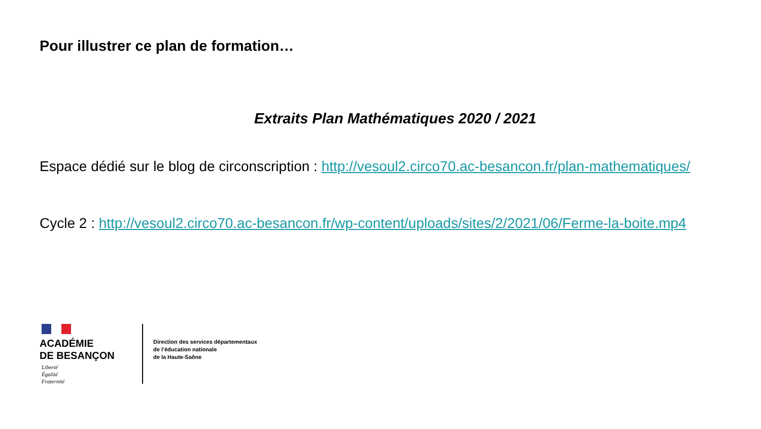Pour illustrer ce plan de formation…
Extraits Plan Mathématiques 2020 / 2021
Espace dédié sur le blog de circonscription : http://vesoul2.circo70.ac-besancon.fr/plan-mathematiques/
Cycle 2 : http://vesoul2.circo70.ac-besancon.fr/wp-content/uploads/sites/2/2021/06/Ferme-la-boite.mp4
ACADÉMIE
DE BESANÇON
Liberté
Égalité
Fraternité
Direction des services départementaux
de l’éducation nationale
de la Haute-Saône